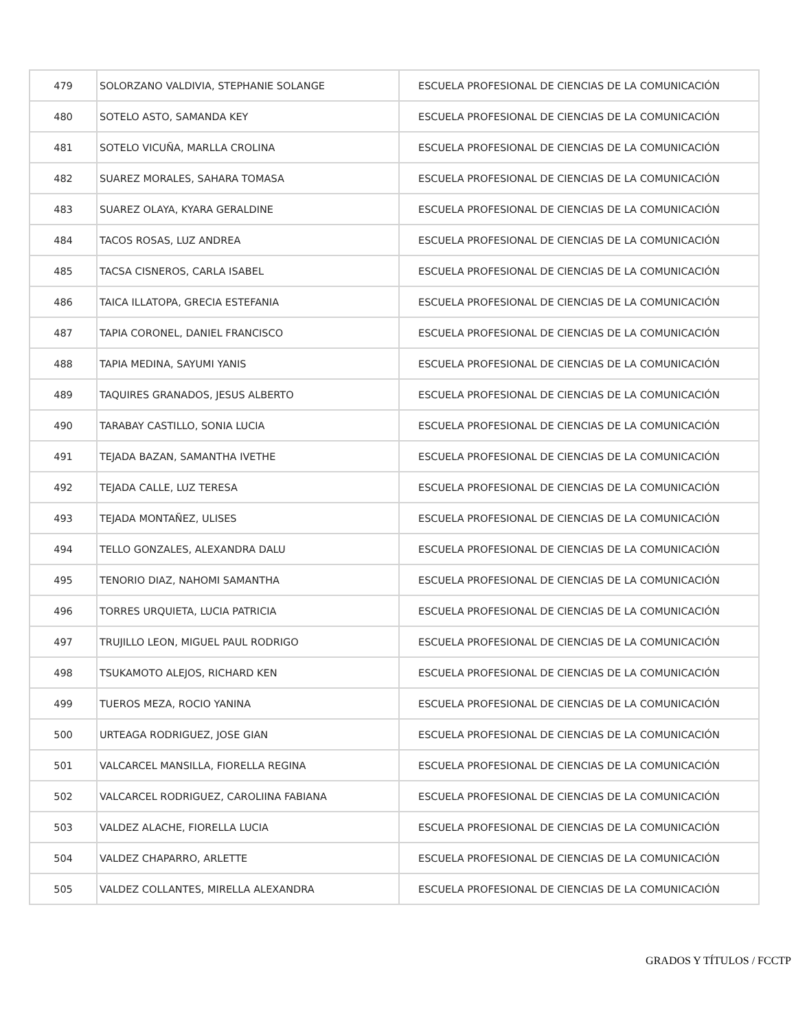| 479 | SOLORZANO VALDIVIA, STEPHANIE SOLANGE | ESCUELA PROFESIONAL DE CIENCIAS DE LA COMUNICACIÓN |
| 480 | SOTELO ASTO, SAMANDA KEY | ESCUELA PROFESIONAL DE CIENCIAS DE LA COMUNICACIÓN |
| 481 | SOTELO VICUÑA, MARLLA CROLINA | ESCUELA PROFESIONAL DE CIENCIAS DE LA COMUNICACIÓN |
| 482 | SUAREZ MORALES, SAHARA TOMASA | ESCUELA PROFESIONAL DE CIENCIAS DE LA COMUNICACIÓN |
| 483 | SUAREZ OLAYA, KYARA GERALDINE | ESCUELA PROFESIONAL DE CIENCIAS DE LA COMUNICACIÓN |
| 484 | TACOS ROSAS, LUZ ANDREA | ESCUELA PROFESIONAL DE CIENCIAS DE LA COMUNICACIÓN |
| 485 | TACSA CISNEROS, CARLA ISABEL | ESCUELA PROFESIONAL DE CIENCIAS DE LA COMUNICACIÓN |
| 486 | TAICA ILLATOPA, GRECIA ESTEFANIA | ESCUELA PROFESIONAL DE CIENCIAS DE LA COMUNICACIÓN |
| 487 | TAPIA CORONEL, DANIEL FRANCISCO | ESCUELA PROFESIONAL DE CIENCIAS DE LA COMUNICACIÓN |
| 488 | TAPIA MEDINA, SAYUMI YANIS | ESCUELA PROFESIONAL DE CIENCIAS DE LA COMUNICACIÓN |
| 489 | TAQUIRES GRANADOS, JESUS ALBERTO | ESCUELA PROFESIONAL DE CIENCIAS DE LA COMUNICACIÓN |
| 490 | TARABAY CASTILLO, SONIA LUCIA | ESCUELA PROFESIONAL DE CIENCIAS DE LA COMUNICACIÓN |
| 491 | TEJADA BAZAN, SAMANTHA IVETHE | ESCUELA PROFESIONAL DE CIENCIAS DE LA COMUNICACIÓN |
| 492 | TEJADA CALLE, LUZ TERESA | ESCUELA PROFESIONAL DE CIENCIAS DE LA COMUNICACIÓN |
| 493 | TEJADA MONTAÑEZ, ULISES | ESCUELA PROFESIONAL DE CIENCIAS DE LA COMUNICACIÓN |
| 494 | TELLO GONZALES, ALEXANDRA DALU | ESCUELA PROFESIONAL DE CIENCIAS DE LA COMUNICACIÓN |
| 495 | TENORIO DIAZ, NAHOMI SAMANTHA | ESCUELA PROFESIONAL DE CIENCIAS DE LA COMUNICACIÓN |
| 496 | TORRES URQUIETA, LUCIA PATRICIA | ESCUELA PROFESIONAL DE CIENCIAS DE LA COMUNICACIÓN |
| 497 | TRUJILLO LEON, MIGUEL PAUL RODRIGO | ESCUELA PROFESIONAL DE CIENCIAS DE LA COMUNICACIÓN |
| 498 | TSUKAMOTO ALEJOS, RICHARD KEN | ESCUELA PROFESIONAL DE CIENCIAS DE LA COMUNICACIÓN |
| 499 | TUEROS MEZA, ROCIO YANINA | ESCUELA PROFESIONAL DE CIENCIAS DE LA COMUNICACIÓN |
| 500 | URTEAGA RODRIGUEZ, JOSE GIAN | ESCUELA PROFESIONAL DE CIENCIAS DE LA COMUNICACIÓN |
| 501 | VALCARCEL MANSILLA, FIORELLA REGINA | ESCUELA PROFESIONAL DE CIENCIAS DE LA COMUNICACIÓN |
| 502 | VALCARCEL RODRIGUEZ, CAROLIINA FABIANA | ESCUELA PROFESIONAL DE CIENCIAS DE LA COMUNICACIÓN |
| 503 | VALDEZ ALACHE, FIORELLA LUCIA | ESCUELA PROFESIONAL DE CIENCIAS DE LA COMUNICACIÓN |
| 504 | VALDEZ CHAPARRO, ARLETTE | ESCUELA PROFESIONAL DE CIENCIAS DE LA COMUNICACIÓN |
| 505 | VALDEZ COLLANTES, MIRELLA ALEXANDRA | ESCUELA PROFESIONAL DE CIENCIAS DE LA COMUNICACIÓN |
GRADOS Y TÍTULOS / FCCTP